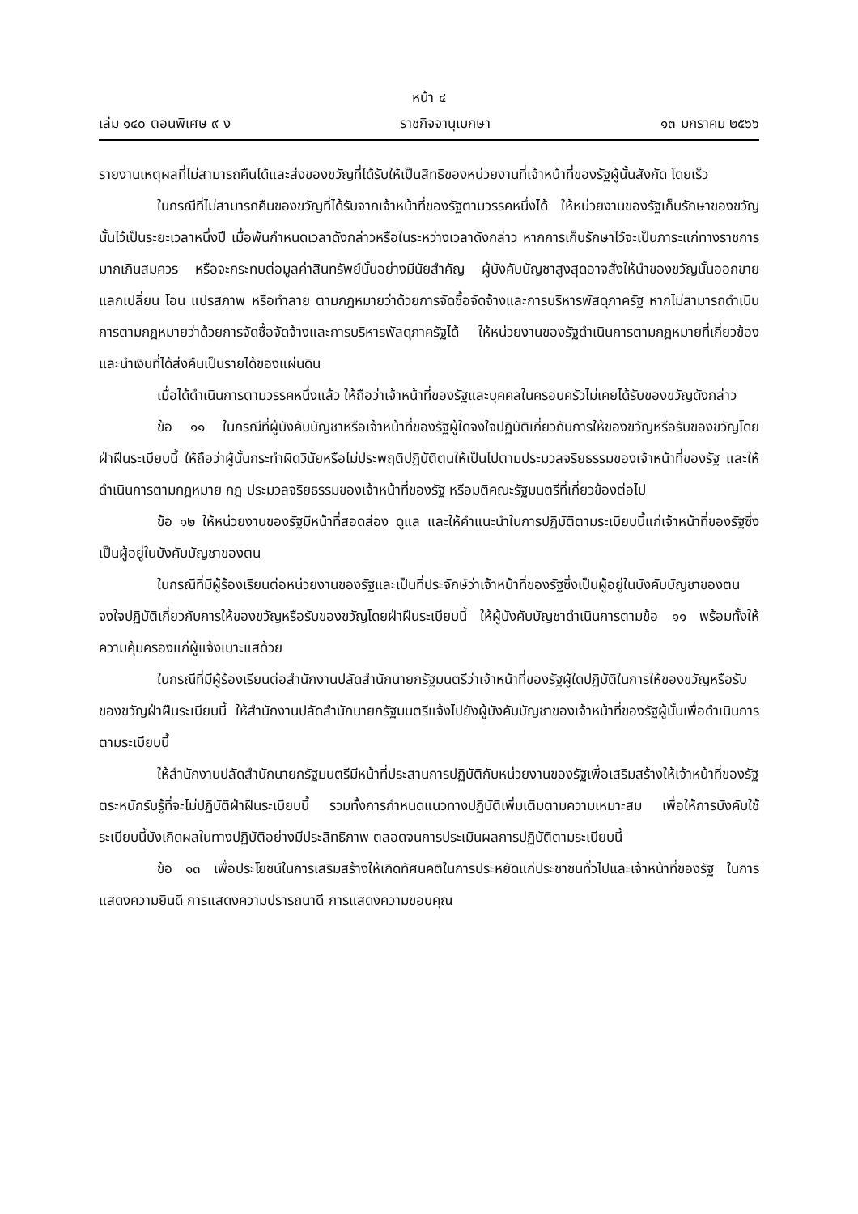หน้า ๔
เล่ม ๑๔๐ ตอนพิเศษ ๙ ง ราชกิจจานุเบกษา ๑๓ มกราคม ๒๕๖๖
รายงานเหตุผลที่ไม่สามารถคืนได้และส่งของขวัญที่ได้รับให้เป็นสิทธิของหน่วยงานที่เจ้าหน้าที่ของรัฐผู้นั้นสังกัด โดยเร็ว
ในกรณีที่ไม่สามารถคืนของขวัญที่ได้รับจากเจ้าหน้าที่ของรัฐตามวรรคหนึ่งได้ ให้หน่วยงานของรัฐเก็บรักษาของขวัญนั้นไว้เป็นระยะเวลาหนึ่งปี เมื่อพ้นกำหนดเวลาดังกล่าวหรือในระหว่างเวลาดังกล่าว หากการเก็บรักษาไว้จะเป็นภาระแก่ทางราชการมากเกินสมควร หรือจะกระทบต่อมูลค่าสินทรัพย์นั้นอย่างมีนัยสำคัญ ผู้บังคับบัญชาสูงสุดอาจสั่งให้นำของขวัญนั้นออกขาย แลกเปลี่ยน โอน แปรสภาพ หรือทำลาย ตามกฎหมายว่าด้วยการจัดซื้อจัดจ้างและการบริหารพัสดุภาครัฐ หากไม่สามารถดำเนินการตามกฎหมายว่าด้วยการจัดซื้อจัดจ้างและการบริหารพัสดุภาครัฐได้ ให้หน่วยงานของรัฐดำเนินการตามกฎหมายที่เกี่ยวข้อง และนำเงินที่ได้ส่งคืนเป็นรายได้ของแผ่นดิน
เมื่อได้ดำเนินการตามวรรคหนึ่งแล้ว ให้ถือว่าเจ้าหน้าที่ของรัฐและบุคคลในครอบครัวไม่เคยได้รับของขวัญดังกล่าว
ข้อ ๑๑ ในกรณีที่ผู้บังคับบัญชาหรือเจ้าหน้าที่ของรัฐผู้ใดจงใจปฏิบัติเกี่ยวกับการให้ของขวัญหรือรับของขวัญโดยฝ่าฝืนระเบียบนี้ ให้ถือว่าผู้นั้นกระทำผิดวินัยหรือไม่ประพฤติปฏิบัติตนให้เป็นไปตามประมวลจริยธรรมของเจ้าหน้าที่ของรัฐ และให้ดำเนินการตามกฎหมาย กฎ ประมวลจริยธรรมของเจ้าหน้าที่ของรัฐ หรือมติคณะรัฐมนตรีที่เกี่ยวข้องต่อไป
ข้อ ๑๒ ให้หน่วยงานของรัฐมีหน้าที่สอดส่อง ดูแล และให้คำแนะนำในการปฏิบัติตามระเบียบนี้แก่เจ้าหน้าที่ของรัฐซึ่งเป็นผู้อยู่ในบังคับบัญชาของตน
ในกรณีที่มีผู้ร้องเรียนต่อหน่วยงานของรัฐและเป็นที่ประจักษ์ว่าเจ้าหน้าที่ของรัฐซึ่งเป็นผู้อยู่ในบังคับบัญชาของตนจงใจปฏิบัติเกี่ยวกับการให้ของขวัญหรือรับของขวัญโดยฝ่าฝืนระเบียบนี้ ให้ผู้บังคับบัญชาดำเนินการตามข้อ ๑๑ พร้อมทั้งให้ความคุ้มครองแก่ผู้แจ้งเบาะแสด้วย
ในกรณีที่มีผู้ร้องเรียนต่อสำนักงานปลัดสำนักนายกรัฐมนตรีว่าเจ้าหน้าที่ของรัฐผู้ใดปฏิบัติในการให้ของขวัญหรือรับของขวัญฝ่าฝืนระเบียบนี้ ให้สำนักงานปลัดสำนักนายกรัฐมนตรีแจ้งไปยังผู้บังคับบัญชาของเจ้าหน้าที่ของรัฐผู้นั้นเพื่อดำเนินการตามระเบียบนี้
ให้สำนักงานปลัดสำนักนายกรัฐมนตรีมีหน้าที่ประสานการปฏิบัติกับหน่วยงานของรัฐเพื่อเสริมสร้างให้เจ้าหน้าที่ของรัฐตระหนักรับรู้ที่จะไม่ปฏิบัติฝ่าฝืนระเบียบนี้ รวมทั้งการกำหนดแนวทางปฏิบัติเพิ่มเติมตามความเหมาะสม เพื่อให้การบังคับใช้ระเบียบนี้บังเกิดผลในทางปฏิบัติอย่างมีประสิทธิภาพ ตลอดจนการประเมินผลการปฏิบัติตามระเบียบนี้
ข้อ ๑๓ เพื่อประโยชน์ในการเสริมสร้างให้เกิดทัศนคติในการประหยัดแก่ประชาชนทั่วไปและเจ้าหน้าที่ของรัฐ ในการแสดงความยินดี การแสดงความปรารถนาดี การแสดงความขอบคุณ